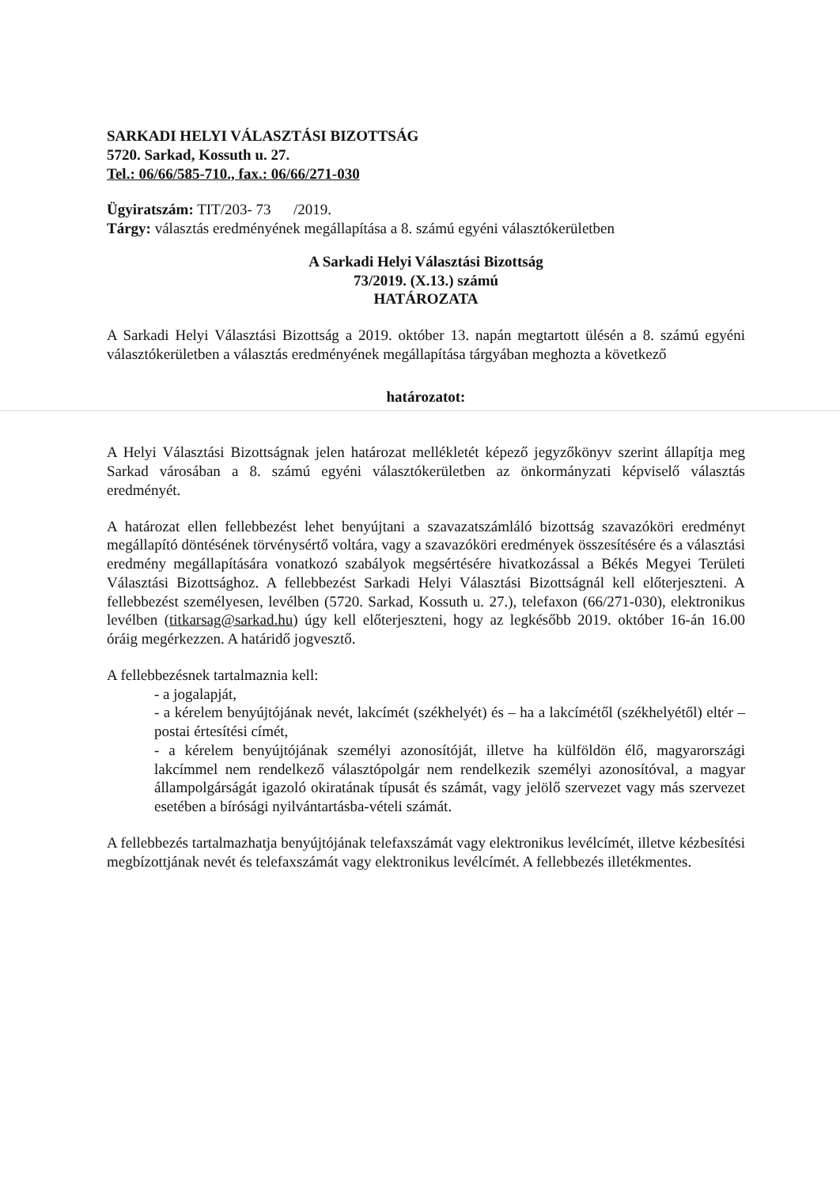SARKADI HELYI VÁLASZTÁSI BIZOTTSÁG
5720. Sarkad, Kossuth u. 27.
Tel.: 06/66/585-710., fax.: 06/66/271-030
Ügyiratszám: TIT/203- 73 /2019.
Tárgy: választás eredményének megállapítása a 8. számú egyéni választókerületben
A Sarkadi Helyi Választási Bizottság
73/2019. (X.13.) számú
HATÁROZATA
A Sarkadi Helyi Választási Bizottság a 2019. október 13. napán megtartott ülésén a 8. számú egyéni választókerületben a választás eredményének megállapítása tárgyában meghozta a következő
határozatot:
A Helyi Választási Bizottságnak jelen határozat mellékletét képező jegyzőkönyv szerint állapítja meg Sarkad városában a 8. számú egyéni választókerületben az önkormányzati képviselő választás eredményét.
A határozat ellen fellebbezést lehet benyújtani a szavazatszámláló bizottság szavazóköri eredményt megállapító döntésének törvénysértő voltára, vagy a szavazóköri eredmények összesítésére és a választási eredmény megállapítására vonatkozó szabályok megsértésére hivatkozással a Békés Megyei Területi Választási Bizottsághoz. A fellebbezést Sarkadi Helyi Választási Bizottságnál kell előterjeszteni. A fellebbezést személyesen, levélben (5720. Sarkad, Kossuth u. 27.), telefaxon (66/271-030), elektronikus levélben (titkarsag@sarkad.hu) úgy kell előterjeszteni, hogy az legkésőbb 2019. október 16-án 16.00 óráig megérkezzen. A határidő jogvesztő.
A fellebbezésnek tartalmaznia kell:
- a jogalapját,
- a kérelem benyújtójának nevét, lakcímét (székhelyét) és – ha a lakcímétől (székhelyétől) eltér – postai értesítési címét,
- a kérelem benyújtójának személyi azonosítóját, illetve ha külföldön élő, magyarországi lakcímmel nem rendelkező választópolgár nem rendelkezik személyi azonosítóval, a magyar állampolgárságát igazoló okiratának típusát és számát, vagy jelölő szervezet vagy más szervezet esetében a bírósági nyilvántartásba-vételi számát.
A fellebbezés tartalmazhatja benyújtójának telefaxszámát vagy elektronikus levélcímét, illetve kézbesítési megbízottjának nevét és telefaxszámát vagy elektronikus levélcímét. A fellebbezés illetékmentes.